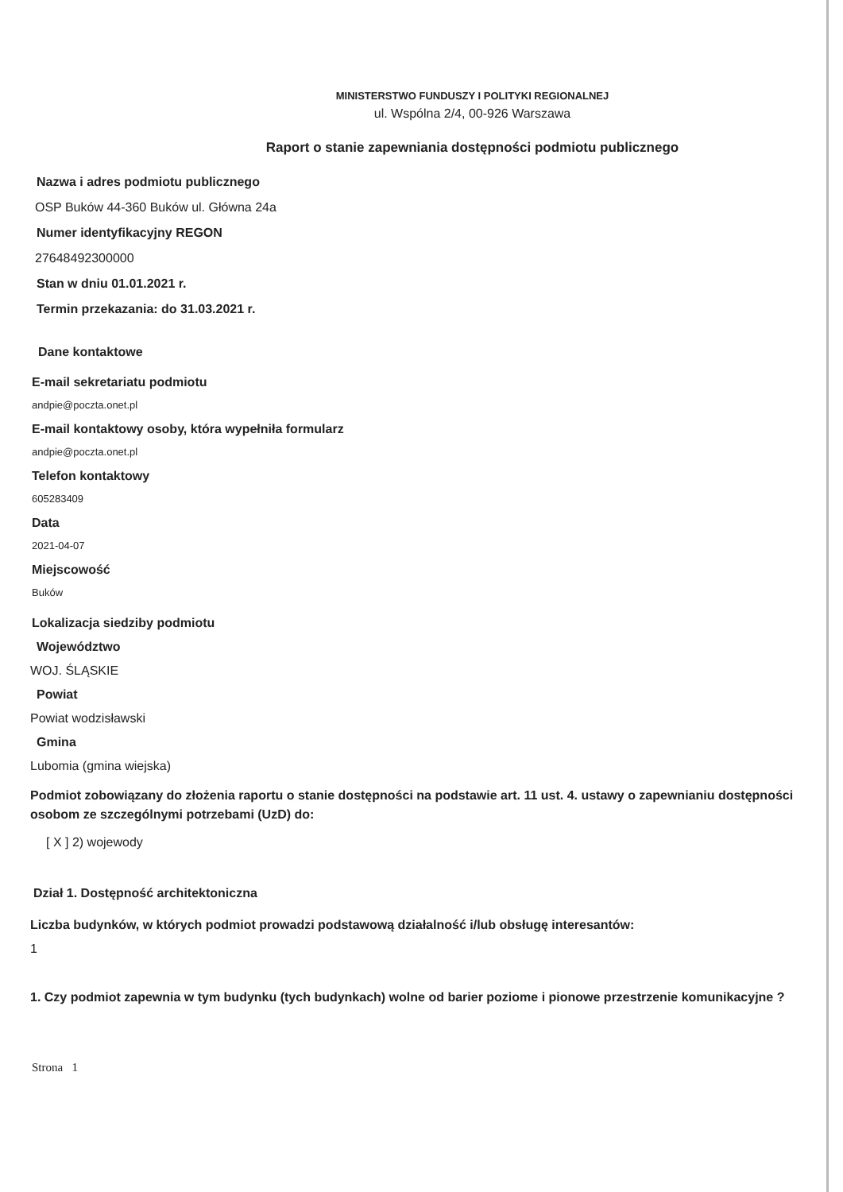MINISTERSTWO FUNDUSZY I POLITYKI REGIONALNEJ
ul. Wspólna 2/4, 00-926 Warszawa
Raport o stanie zapewniania dostępności podmiotu publicznego
Nazwa i adres podmiotu publicznego
OSP Buków 44-360 Buków ul. Główna 24a
Numer identyfikacyjny REGON
27648492300000
Stan w dniu 01.01.2021 r.
Termin przekazania: do 31.03.2021 r.
Dane kontaktowe
E-mail sekretariatu podmiotu
andpie@poczta.onet.pl
E-mail kontaktowy osoby, która wypełniła formularz
andpie@poczta.onet.pl
Telefon kontaktowy
605283409
Data
2021-04-07
Miejscowość
Buków
Lokalizacja siedziby podmiotu
Województwo
WOJ. ŚLĄSKIE
Powiat
Powiat wodzisławski
Gmina
Lubomia (gmina wiejska)
Podmiot zobowiązany do złożenia raportu o stanie dostępności na podstawie art. 11 ust. 4. ustawy o zapewnianiu dostępności osobom ze szczególnymi potrzebami (UzD) do:
[ X ] 2) wojewody
Dział 1. Dostępność architektoniczna
Liczba budynków, w których podmiot prowadzi podstawową działalność i/lub obsługę interesantów:
1
1. Czy podmiot zapewnia w tym budynku (tych budynkach) wolne od barier poziome i pionowe przestrzenie komunikacyjne ?
Strona 1